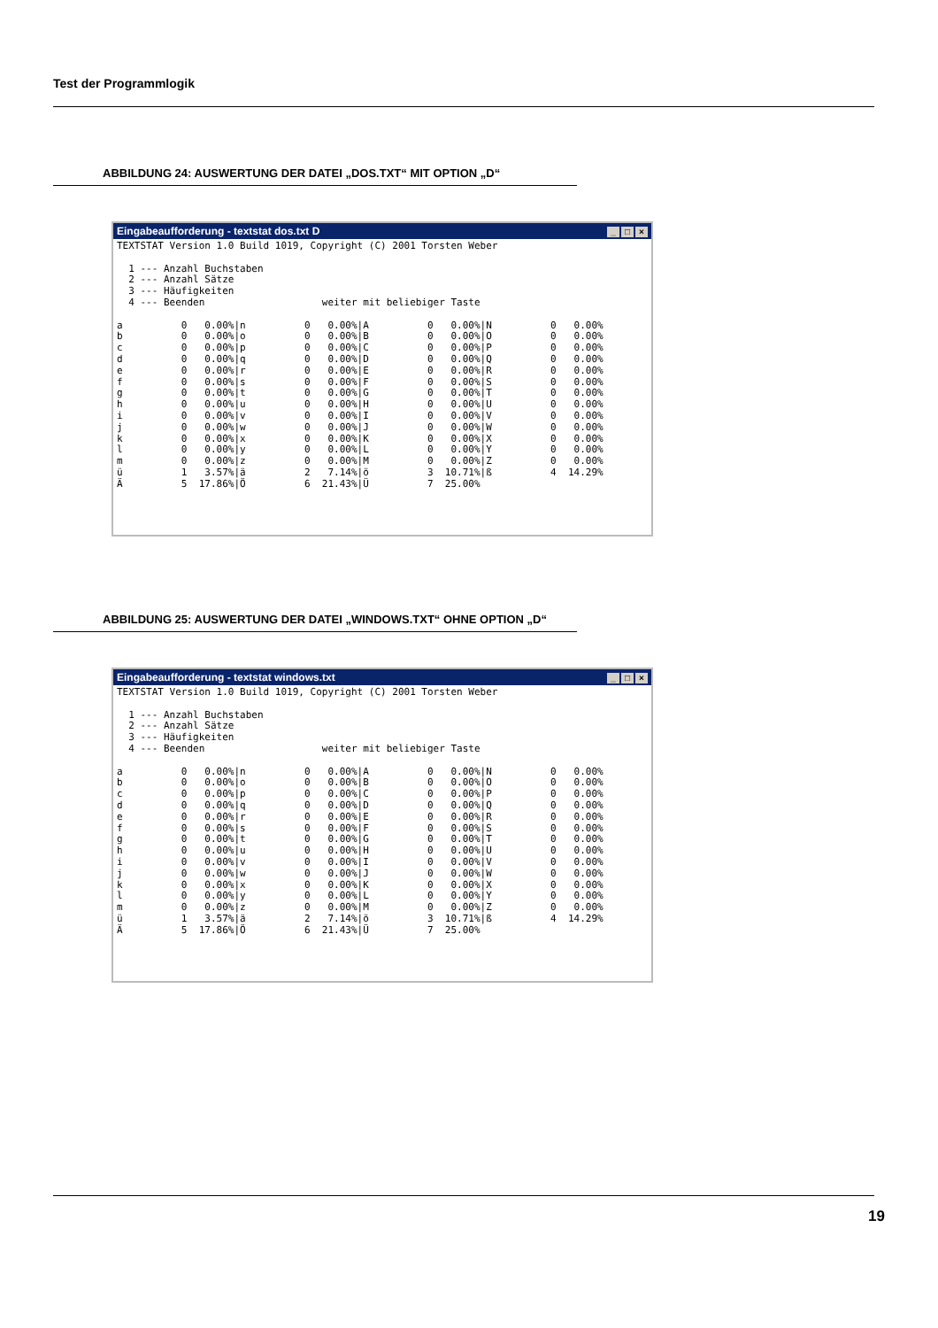Test der Programmlogik
ABBILDUNG 24: AUSWERTUNG DER DATEI „DOS.TXT“ MIT OPTION „D“
Eingabeaufforderung - textstat dos.txt D _ □ ×
TEXTSTAT Version 1.0 Build 1019, Copyright (C) 2001 Torsten Weber

  1 --- Anzahl Buchstaben
  2 --- Anzahl Sätze
  3 --- Häufigkeiten
  4 --- Beenden                    weiter mit beliebiger Taste

a          0   0.00%|n          0   0.00%|A          0   0.00%|N          0   0.00%
b          0   0.00%|o          0   0.00%|B          0   0.00%|O          0   0.00%
c          0   0.00%|p          0   0.00%|C          0   0.00%|P          0   0.00%
d          0   0.00%|q          0   0.00%|D          0   0.00%|Q          0   0.00%
e          0   0.00%|r          0   0.00%|E          0   0.00%|R          0   0.00%
f          0   0.00%|s          0   0.00%|F          0   0.00%|S          0   0.00%
g          0   0.00%|t          0   0.00%|G          0   0.00%|T          0   0.00%
h          0   0.00%|u          0   0.00%|H          0   0.00%|U          0   0.00%
i          0   0.00%|v          0   0.00%|I          0   0.00%|V          0   0.00%
j          0   0.00%|w          0   0.00%|J          0   0.00%|W          0   0.00%
k          0   0.00%|x          0   0.00%|K          0   0.00%|X          0   0.00%
l          0   0.00%|y          0   0.00%|L          0   0.00%|Y          0   0.00%
m          0   0.00%|z          0   0.00%|M          0   0.00%|Z          0   0.00%
ü          1   3.57%|ä          2   7.14%|ö          3  10.71%|ß          4  14.29%
Ä          5  17.86%|Ö          6  21.43%|Ü          7  25.00%
ABBILDUNG 25: AUSWERTUNG DER DATEI „WINDOWS.TXT“ OHNE OPTION „D“
Eingabeaufforderung - textstat windows.txt _ □ ×
TEXTSTAT Version 1.0 Build 1019, Copyright (C) 2001 Torsten Weber

  1 --- Anzahl Buchstaben
  2 --- Anzahl Sätze
  3 --- Häufigkeiten
  4 --- Beenden                    weiter mit beliebiger Taste

a          0   0.00%|n          0   0.00%|A          0   0.00%|N          0   0.00%
b          0   0.00%|o          0   0.00%|B          0   0.00%|O          0   0.00%
c          0   0.00%|p          0   0.00%|C          0   0.00%|P          0   0.00%
d          0   0.00%|q          0   0.00%|D          0   0.00%|Q          0   0.00%
e          0   0.00%|r          0   0.00%|E          0   0.00%|R          0   0.00%
f          0   0.00%|s          0   0.00%|F          0   0.00%|S          0   0.00%
g          0   0.00%|t          0   0.00%|G          0   0.00%|T          0   0.00%
h          0   0.00%|u          0   0.00%|H          0   0.00%|U          0   0.00%
i          0   0.00%|v          0   0.00%|I          0   0.00%|V          0   0.00%
j          0   0.00%|w          0   0.00%|J          0   0.00%|W          0   0.00%
k          0   0.00%|x          0   0.00%|K          0   0.00%|X          0   0.00%
l          0   0.00%|y          0   0.00%|L          0   0.00%|Y          0   0.00%
m          0   0.00%|z          0   0.00%|M          0   0.00%|Z          0   0.00%
ü          1   3.57%|ä          2   7.14%|ö          3  10.71%|ß          4  14.29%
Ä          5  17.86%|Ö          6  21.43%|Ü          7  25.00%
19